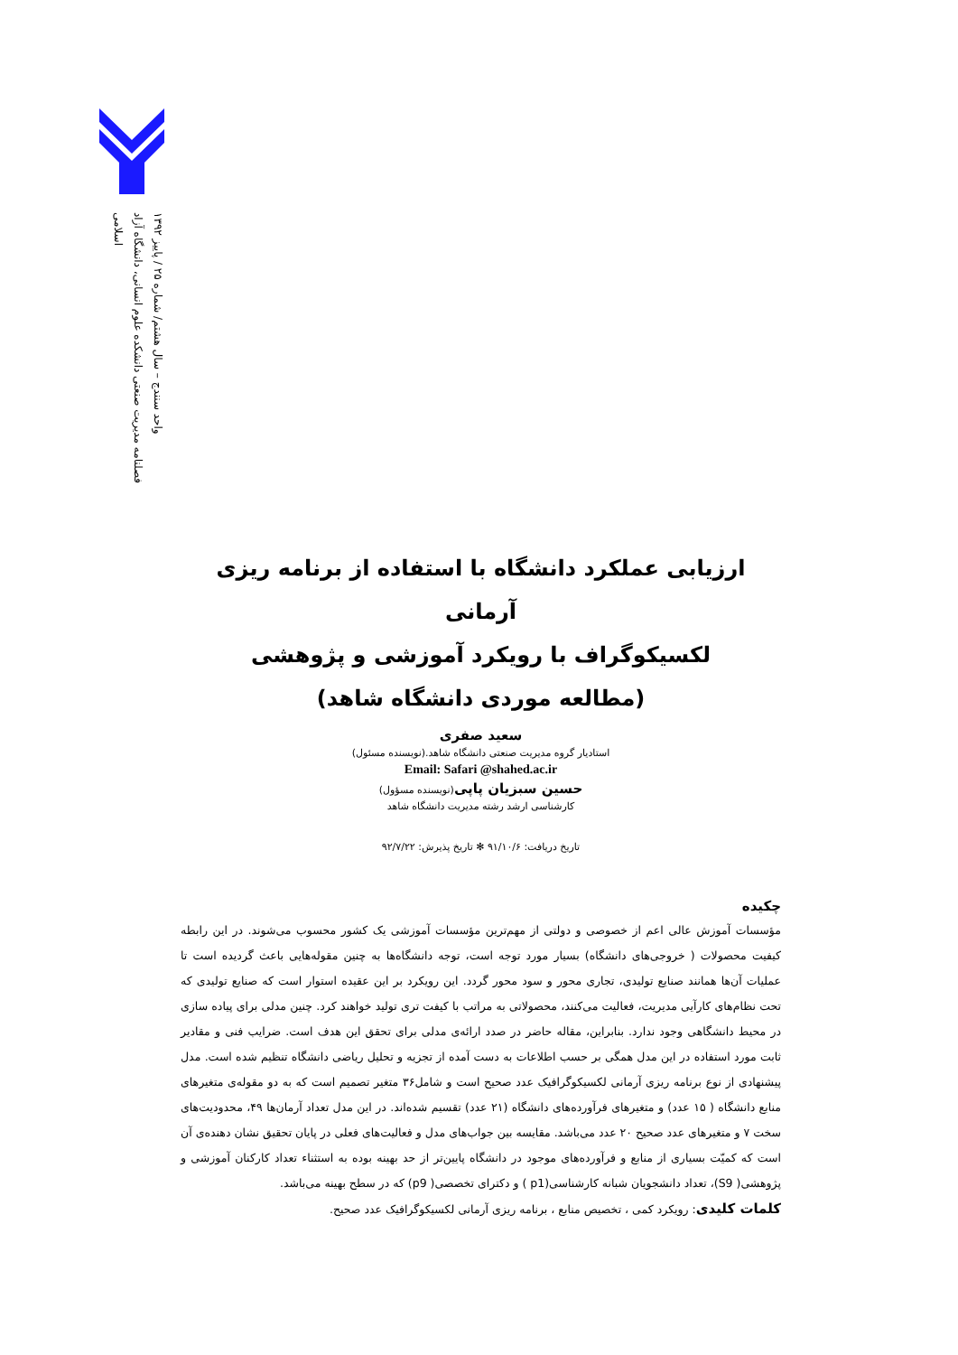فصلنامه مدیریت صنعتی دانشکده علوم انسانی، دانشگاه آزاد اسلامی
واحد سنندج – سال هشتم/ شماره ۲۵ / پاییز ۱۳۹۲
ارزیابی عملکرد دانشگاه با استفاده از برنامه ریزی آرمانی
لکسیکوگراف با رویکرد آموزشی و پژوهشی
(مطالعه موردی دانشگاه شاهد)
سعید صفری
استادیار گروه مدیریت صنعتی دانشگاه شاهد.(نویسنده مسئول)
Email: Safari @shahed.ac.ir
حسین سبزیان پاپی(نویسنده مسؤول)
کارشناسی ارشد رشته مدیریت دانشگاه شاهد
تاریخ دریافت: ۹۱/۱۰/۶ ✻ تاریخ پذیرش: ۹۲/۷/۲۲
چکیده
مؤسسات آموزش عالی اعم از خصوصی و دولتی از مهم‌ترین مؤسسات آموزشی یک کشور محسوب می‌شوند. در این رابطه کیفیت محصولات ( خروجی‌های دانشگاه) بسیار مورد توجه است، توجه دانشگاه‌ها به چنین مقوله‌هایی باعث گردیده است تا عملیات آن‌ها همانند صنایع تولیدی، تجاری محور و سود محور گردد. این رویکرد بر این عقیده استوار است که صنایع تولیدی که تحت نظام‌های کارآیی مدیریت، فعالیت می‌کنند، محصولاتی به مراتب با کیفت تری تولید خواهند کرد. چنین مدلی برای پیاده سازی در محیط دانشگاهی وجود ندارد. بنابراین، مقاله حاضر در صدد ارائه‌ی مدلی برای تحقق این هدف است. ضرایب فنی و مقادیر ثابت مورد استفاده در این مدل همگی بر حسب اطلاعات به دست آمده از تجزیه و تحلیل ریاضی دانشگاه تنظیم شده است. مدل پیشنهادی از نوع برنامه ریزی آرمانی لکسیکوگرافیک عدد صحیح است و شامل۳۶ متغیر تصمیم است که به دو مقوله‌ی متغیرهای منابع دانشگاه ( ۱۵ عدد) و متغیرهای فرآورده‌های دانشگاه (۲۱ عدد) تقسیم شده‌اند. در این مدل تعداد آرمان‌ها ۴۹، محدودیت‌های سخت ۷ و متغیرهای عدد صحیح ۲۰ عدد می‌باشد. مقایسه بین جواب‌های مدل و فعالیت‌های فعلی در پایان تحقیق نشان دهنده‌ی آن است که کمیّت بسیاری از منابع و فرآورده‌های موجود در دانشگاه پایین‌تر از حد بهینه بوده به استثناء تعداد کارکنان آموزشی و پژوهشی( S9)، تعداد دانشجویان شبانه کارشناسی(p1 ) و دکترای تخصصی( p9) که در سطح بهینه می‌باشد.
کلمات کلیدی: رویکرد کمی ، تخصیص منابع ، برنامه ریزی آرمانی لکسیکوگرافیک عدد صحیح.